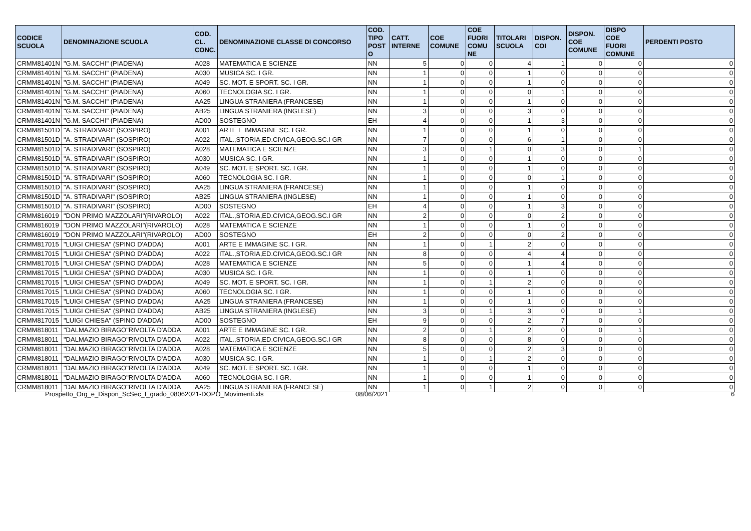| CODICE SCUOLA | DENOMINAZIONE SCUOLA | COD. CL. CONC. | DENOMINAZIONE CLASSE DI CONCORSO | COD. TIPO POST O | CATT. INTERNE | COE COMUNE | COE FUORI COMU NE | TITOLARI SCUOLA | DISPON. COI | DISPON. COE COMUNE | DISPO COE FUORI COMUNE | PERDENTI POSTO |
| --- | --- | --- | --- | --- | --- | --- | --- | --- | --- | --- | --- | --- |
| CRMM81401N | "G.M. SACCHI" (PIADENA) | A028 | MATEMATICA E SCIENZE | NN | 5 | 0 | 0 | 4 | 1 | 0 | 0 | 0 |
| CRMM81401N | "G.M. SACCHI" (PIADENA) | A030 | MUSICA SC. I GR. | NN | 1 | 0 | 0 | 1 | 0 | 0 | 0 | 0 |
| CRMM81401N | "G.M. SACCHI" (PIADENA) | A049 | SC. MOT. E SPORT. SC. I GR. | NN | 1 | 0 | 0 | 1 | 0 | 0 | 0 | 0 |
| CRMM81401N | "G.M. SACCHI" (PIADENA) | A060 | TECNOLOGIA SC. I GR. | NN | 1 | 0 | 0 | 0 | 1 | 0 | 0 | 0 |
| CRMM81401N | "G.M. SACCHI" (PIADENA) | AA25 | LINGUA STRANIERA (FRANCESE) | NN | 1 | 0 | 0 | 1 | 0 | 0 | 0 | 0 |
| CRMM81401N | "G.M. SACCHI" (PIADENA) | AB25 | LINGUA STRANIERA (INGLESE) | NN | 3 | 0 | 0 | 3 | 0 | 0 | 0 | 0 |
| CRMM81401N | "G.M. SACCHI" (PIADENA) | AD00 | SOSTEGNO | EH | 4 | 0 | 0 | 1 | 3 | 0 | 0 | 0 |
| CRMM81501D | "A. STRADIVARI" (SOSPIRO) | A001 | ARTE E IMMAGINE SC. I GR. | NN | 1 | 0 | 0 | 1 | 0 | 0 | 0 | 0 |
| CRMM81501D | "A. STRADIVARI" (SOSPIRO) | A022 | ITAL.,STORIA,ED.CIVICA,GEOG.SC.I GR | NN | 7 | 0 | 0 | 6 | 1 | 0 | 0 | 0 |
| CRMM81501D | "A. STRADIVARI" (SOSPIRO) | A028 | MATEMATICA E SCIENZE | NN | 3 | 0 | 1 | 0 | 3 | 0 | 1 | 0 |
| CRMM81501D | "A. STRADIVARI" (SOSPIRO) | A030 | MUSICA SC. I GR. | NN | 1 | 0 | 0 | 1 | 0 | 0 | 0 | 0 |
| CRMM81501D | "A. STRADIVARI" (SOSPIRO) | A049 | SC. MOT. E SPORT. SC. I GR. | NN | 1 | 0 | 0 | 1 | 0 | 0 | 0 | 0 |
| CRMM81501D | "A. STRADIVARI" (SOSPIRO) | A060 | TECNOLOGIA SC. I GR. | NN | 1 | 0 | 0 | 0 | 1 | 0 | 0 | 0 |
| CRMM81501D | "A. STRADIVARI" (SOSPIRO) | AA25 | LINGUA STRANIERA (FRANCESE) | NN | 1 | 0 | 0 | 1 | 0 | 0 | 0 | 0 |
| CRMM81501D | "A. STRADIVARI" (SOSPIRO) | AB25 | LINGUA STRANIERA (INGLESE) | NN | 1 | 0 | 0 | 1 | 0 | 0 | 0 | 0 |
| CRMM81501D | "A. STRADIVARI" (SOSPIRO) | AD00 | SOSTEGNO | EH | 4 | 0 | 0 | 1 | 3 | 0 | 0 | 0 |
| CRMM816019 | "DON PRIMO MAZZOLARI"(RIVAROLO) | A022 | ITAL.,STORIA,ED.CIVICA,GEOG.SC.I GR | NN | 2 | 0 | 0 | 0 | 2 | 0 | 0 | 0 |
| CRMM816019 | "DON PRIMO MAZZOLARI"(RIVAROLO) | A028 | MATEMATICA E SCIENZE | NN | 1 | 0 | 0 | 1 | 0 | 0 | 0 | 0 |
| CRMM816019 | "DON PRIMO MAZZOLARI"(RIVAROLO) | AD00 | SOSTEGNO | EH | 2 | 0 | 0 | 0 | 2 | 0 | 0 | 0 |
| CRMM817015 | "LUIGI CHIESA" (SPINO D'ADDA) | A001 | ARTE E IMMAGINE SC. I GR. | NN | 1 | 0 | 1 | 2 | 0 | 0 | 0 | 0 |
| CRMM817015 | "LUIGI CHIESA" (SPINO D'ADDA) | A022 | ITAL.,STORIA,ED.CIVICA,GEOG.SC.I GR | NN | 8 | 0 | 0 | 4 | 4 | 0 | 0 | 0 |
| CRMM817015 | "LUIGI CHIESA" (SPINO D'ADDA) | A028 | MATEMATICA E SCIENZE | NN | 5 | 0 | 0 | 1 | 4 | 0 | 0 | 0 |
| CRMM817015 | "LUIGI CHIESA" (SPINO D'ADDA) | A030 | MUSICA SC. I GR. | NN | 1 | 0 | 0 | 1 | 0 | 0 | 0 | 0 |
| CRMM817015 | "LUIGI CHIESA" (SPINO D'ADDA) | A049 | SC. MOT. E SPORT. SC. I GR. | NN | 1 | 0 | 1 | 2 | 0 | 0 | 0 | 0 |
| CRMM817015 | "LUIGI CHIESA" (SPINO D'ADDA) | A060 | TECNOLOGIA SC. I GR. | NN | 1 | 0 | 0 | 1 | 0 | 0 | 0 | 0 |
| CRMM817015 | "LUIGI CHIESA" (SPINO D'ADDA) | AA25 | LINGUA STRANIERA (FRANCESE) | NN | 1 | 0 | 0 | 1 | 0 | 0 | 0 | 0 |
| CRMM817015 | "LUIGI CHIESA" (SPINO D'ADDA) | AB25 | LINGUA STRANIERA (INGLESE) | NN | 3 | 0 | 1 | 3 | 0 | 0 | 1 | 0 |
| CRMM817015 | "LUIGI CHIESA" (SPINO D'ADDA) | AD00 | SOSTEGNO | EH | 9 | 0 | 0 | 2 | 7 | 0 | 0 | 0 |
| CRMM818011 | "DALMAZIO BIRAGO"RIVOLTA D'ADDA | A001 | ARTE E IMMAGINE SC. I GR. | NN | 2 | 0 | 1 | 2 | 0 | 0 | 1 | 0 |
| CRMM818011 | "DALMAZIO BIRAGO"RIVOLTA D'ADDA | A022 | ITAL.,STORIA,ED.CIVICA,GEOG.SC.I GR | NN | 8 | 0 | 0 | 8 | 0 | 0 | 0 | 0 |
| CRMM818011 | "DALMAZIO BIRAGO"RIVOLTA D'ADDA | A028 | MATEMATICA E SCIENZE | NN | 5 | 0 | 0 | 2 | 3 | 0 | 0 | 0 |
| CRMM818011 | "DALMAZIO BIRAGO"RIVOLTA D'ADDA | A030 | MUSICA SC. I GR. | NN | 1 | 0 | 1 | 2 | 0 | 0 | 0 | 0 |
| CRMM818011 | "DALMAZIO BIRAGO"RIVOLTA D'ADDA | A049 | SC. MOT. E SPORT. SC. I GR. | NN | 1 | 0 | 0 | 1 | 0 | 0 | 0 | 0 |
| CRMM818011 | "DALMAZIO BIRAGO"RIVOLTA D'ADDA | A060 | TECNOLOGIA SC. I GR. | NN | 1 | 0 | 0 | 1 | 0 | 0 | 0 | 0 |
| CRMM818011 | "DALMAZIO BIRAGO"RIVOLTA D'ADDA | AA25 | LINGUA STRANIERA (FRANCESE) | NN | 1 | 0 | 1 | 2 | 0 | 0 | 0 | 0 |
Prospetto_Org_e_Dispon_ScSec_I_grado_08062021-DOPO_Movimenti.xls 08/06/2021 6